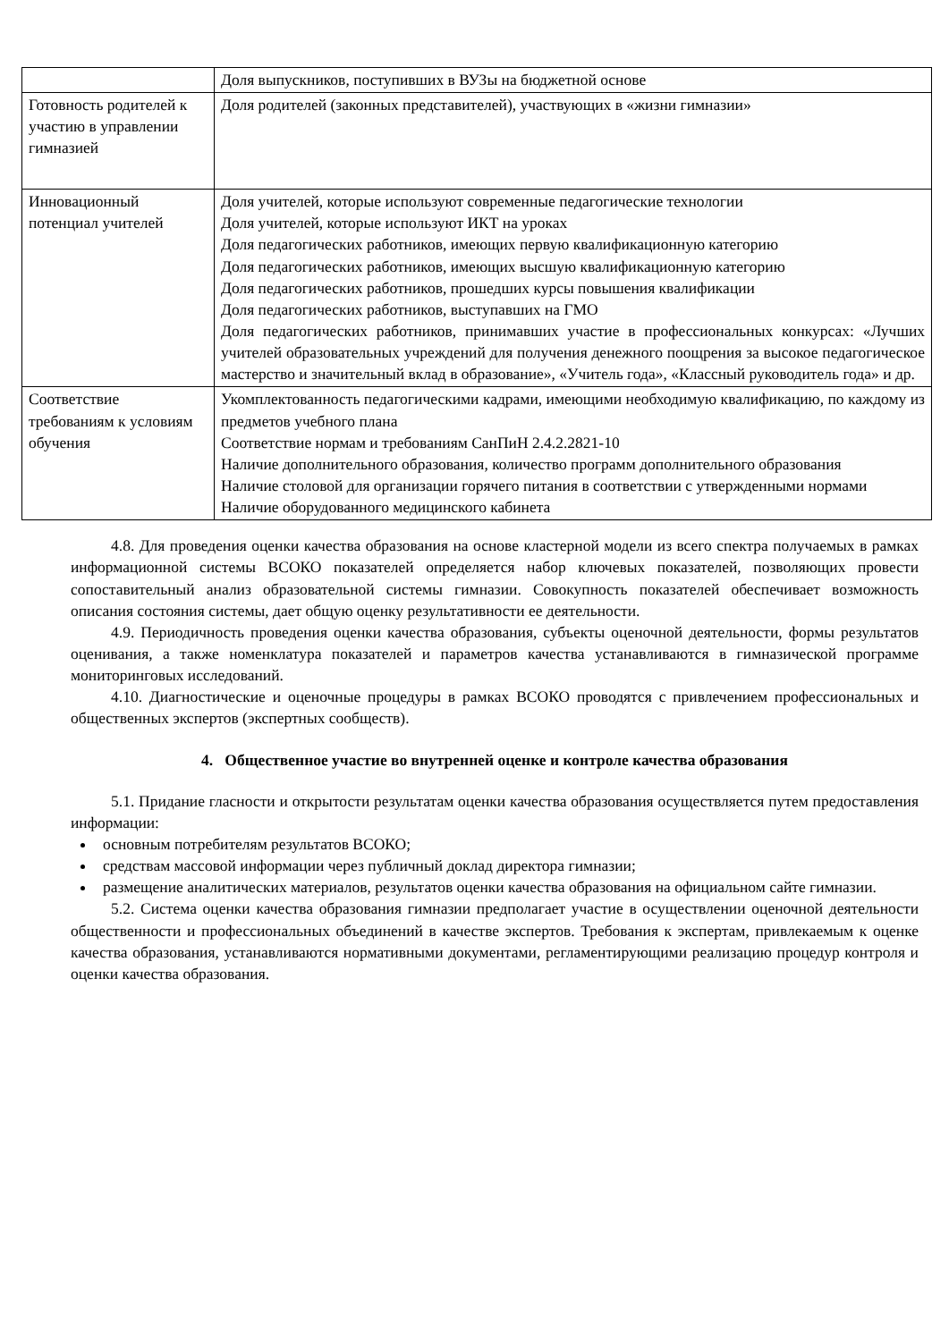| | Доля выпускников, поступивших в ВУЗы на бюджетной основе |
| Готовность родителей к участию в управлении гимназией | Доля родителей (законных представителей), участвующих в «жизни гимназии» |
| Инновационный потенциал учителей | Доля учителей, которые используют современные педагогические технологии Доля учителей, которые используют ИКТ на уроках Доля педагогических работников, имеющих первую квалификационную категорию Доля педагогических работников, имеющих высшую квалификационную категорию Доля педагогических работников, прошедших курсы повышения квалификации Доля педагогических работников, выступавших на ГМО Доля педагогических работников, принимавших участие в профессиональных конкурсах: «Лучших учителей образовательных учреждений для получения денежного поощрения за высокое педагогическое мастерство и значительный вклад в образование», «Учитель года», «Классный руководитель года» и др. |
| Соответствие требованиям к условиям обучения | Укомплектованность педагогическими кадрами, имеющими необходимую квалификацию, по каждому из предметов учебного плана Соответствие нормам и требованиям СанПиН 2.4.2.2821-10 Наличие дополнительного образования, количество программ дополнительного образования Наличие столовой для организации горячего питания в соответствии с утвержденными нормами Наличие оборудованного медицинского кабинета |
4.8. Для проведения оценки качества образования на основе кластерной модели из всего спектра получаемых в рамках информационной системы ВСОКО показателей определяется набор ключевых показателей, позволяющих провести сопоставительный анализ образовательной системы гимназии. Совокупность показателей обеспечивает возможность описания состояния системы, дает общую оценку результативности ее деятельности.
4.9. Периодичность проведения оценки качества образования, субъекты оценочной деятельности, формы результатов оценивания, а также номенклатура показателей и параметров качества устанавливаются в гимназической программе мониторинговых исследований.
4.10. Диагностические и оценочные процедуры в рамках ВСОКО проводятся с привлечением профессиональных и общественных экспертов (экспертных сообществ).
4. Общественное участие во внутренней оценке и контроле качества образования
5.1. Придание гласности и открытости результатам оценки качества образования осуществляется путем предоставления информации:
основным потребителям результатов ВСОКО;
средствам массовой информации через публичный доклад директора гимназии;
размещение аналитических материалов, результатов оценки качества образования на официальном сайте гимназии.
5.2. Система оценки качества образования гимназии предполагает участие в осуществлении оценочной деятельности общественности и профессиональных объединений в качестве экспертов. Требования к экспертам, привлекаемым к оценке качества образования, устанавливаются нормативными документами, регламентирующими реализацию процедур контроля и оценки качества образования.